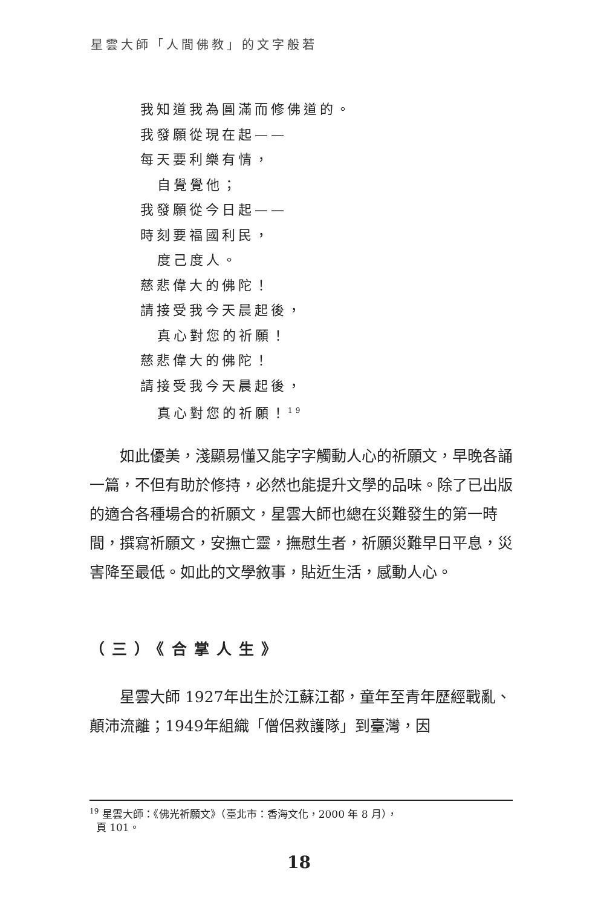星雲大師「人間佛教」的文字般若
我知道我為圓滿而修佛道的。
我發願從現在起——
每天要利樂有情，
自覺覺他；
我發願從今日起——
時刻要福國利民，
度己度人。
慈悲偉大的佛陀！
請接受我今天晨起後，
真心對您的祈願！
慈悲偉大的佛陀！
請接受我今天晨起後，
真心對您的祈願！<sup>19</sup>
如此優美，淺顯易懂又能字字觸動人心的祈願文，早晚各誦一篇，不但有助於修持，必然也能提升文學的品味。除了已出版的適合各種場合的祈願文，星雲大師也總在災難發生的第一時間，撰寫祈願文，安撫亡靈，撫慰生者，祈願災難早日平息，災害降至最低。如此的文學敘事，貼近生活，感動人心。
（三）《合掌人生》
星雲大師 1927年出生於江蘇江都，童年至青年歷經戰亂、顛沛流離；1949年組織「僧侶救護隊」到臺灣，因
<sup>19</sup> 星雲大師：《佛光祈願文》（臺北市：香海文化，2000 年 8 月），
頁 101。
18